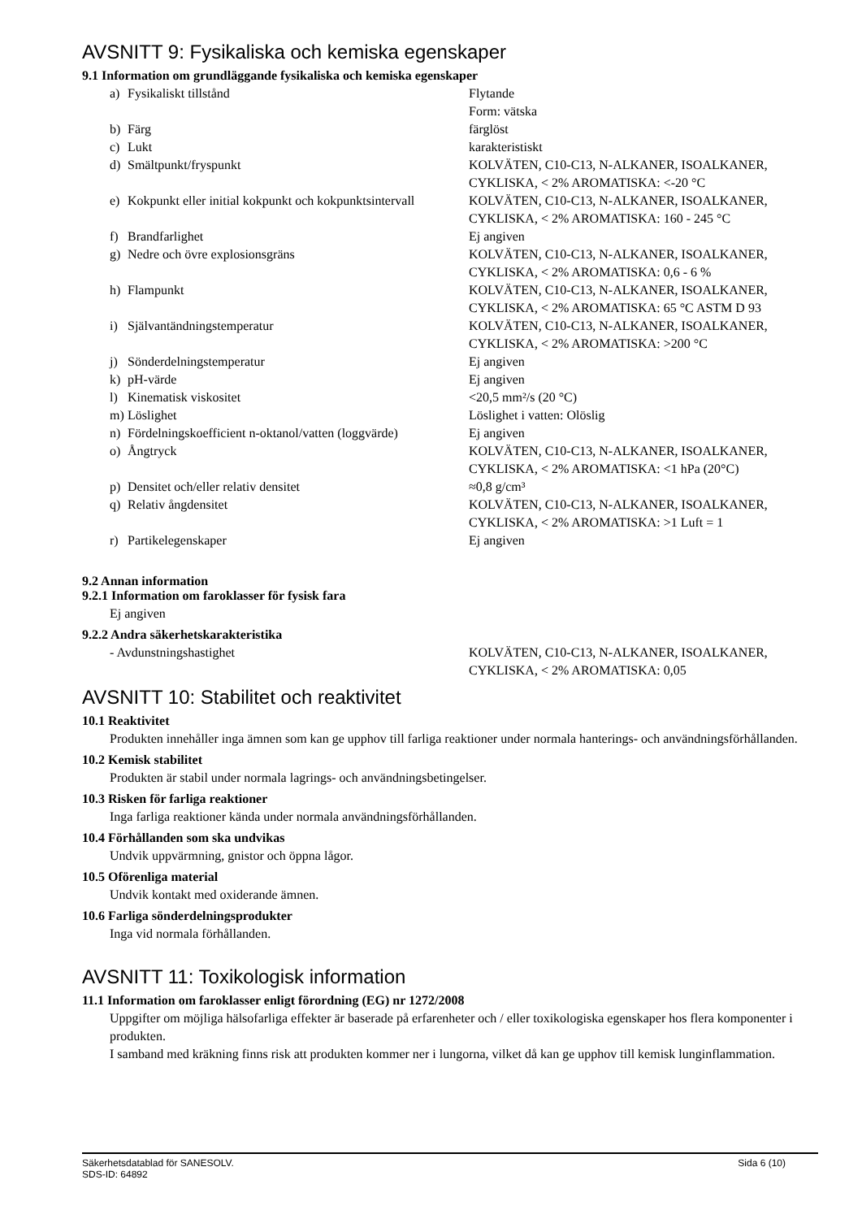AVSNITT 9: Fysikaliska och kemiska egenskaper
9.1 Information om grundläggande fysikaliska och kemiska egenskaper
| a) | Fysikaliskt tillstånd | Flytande Form: vätska |
| b) | Färg | färglöst |
| c) | Lukt | karakteristiskt |
| d) | Smältpunkt/fryspunkt | KOLVÄTEN, C10-C13, N-ALKANER, ISOALKANER, CYKLISKA, < 2% AROMATISKA: <-20 °C |
| e) | Kokpunkt eller initial kokpunkt och kokpunktsintervall | KOLVÄTEN, C10-C13, N-ALKANER, ISOALKANER, CYKLISKA, < 2% AROMATISKA: 160 - 245 °C |
| f) | Brandfarlighet | Ej angiven |
| g) | Nedre och övre explosionsgräns | KOLVÄTEN, C10-C13, N-ALKANER, ISOALKANER, CYKLISKA, < 2% AROMATISKA: 0,6 - 6 % |
| h) | Flampunkt | KOLVÄTEN, C10-C13, N-ALKANER, ISOALKANER, CYKLISKA, < 2% AROMATISKA: 65 °C ASTM D 93 |
| i) | Självantändningstemperatur | KOLVÄTEN, C10-C13, N-ALKANER, ISOALKANER, CYKLISKA, < 2% AROMATISKA: >200 °C |
| j) | Sönderdelningstemperatur | Ej angiven |
| k) | pH-värde | Ej angiven |
| l) | Kinematisk viskositet | <20,5 mm²/s (20 °C) |
| m) | Löslighet | Löslighet i vatten: Olöslig |
| n) | Fördelningskoefficient n-oktanol/vatten (loggvärde) | Ej angiven |
| o) | Ångtryck | KOLVÄTEN, C10-C13, N-ALKANER, ISOALKANER, CYKLISKA, < 2% AROMATISKA: <1 hPa (20°C) |
| p) | Densitet och/eller relativ densitet | ≈0,8 g/cm³ |
| q) | Relativ ångdensitet | KOLVÄTEN, C10-C13, N-ALKANER, ISOALKANER, CYKLISKA, < 2% AROMATISKA: >1 Luft = 1 |
| r) | Partikelegenskaper | Ej angiven |
9.2 Annan information
9.2.1 Information om faroklasser för fysisk fara
Ej angiven
9.2.2 Andra säkerhetskarakteristika
| - Avdunstningshastighet | KOLVÄTEN, C10-C13, N-ALKANER, ISOALKANER, CYKLISKA, < 2% AROMATISKA: 0,05 |
AVSNITT 10: Stabilitet och reaktivitet
10.1 Reaktivitet
Produkten innehåller inga ämnen som kan ge upphov till farliga reaktioner under normala hanterings- och användningsförhållanden.
10.2 Kemisk stabilitet
Produkten är stabil under normala lagrings- och användningsbetingelser.
10.3 Risken för farliga reaktioner
Inga farliga reaktioner kända under normala användningsförhållanden.
10.4 Förhållanden som ska undvikas
Undvik uppvärmning, gnistor och öppna lågor.
10.5 Oförenliga material
Undvik kontakt med oxiderande ämnen.
10.6 Farliga sönderdelningsprodukter
Inga vid normala förhållanden.
AVSNITT 11: Toxikologisk information
11.1 Information om faroklasser enligt förordning (EG) nr 1272/2008
Uppgifter om möjliga hälsofarliga effekter är baserade på erfarenheter och / eller toxikologiska egenskaper hos flera komponenter i produkten.
I samband med kräkning finns risk att produkten kommer ner i lungorna, vilket då kan ge upphov till kemisk lunginflammation.
Säkerhetsdatablad för SANESOLV.
SDS-ID: 64892
Sida 6 (10)